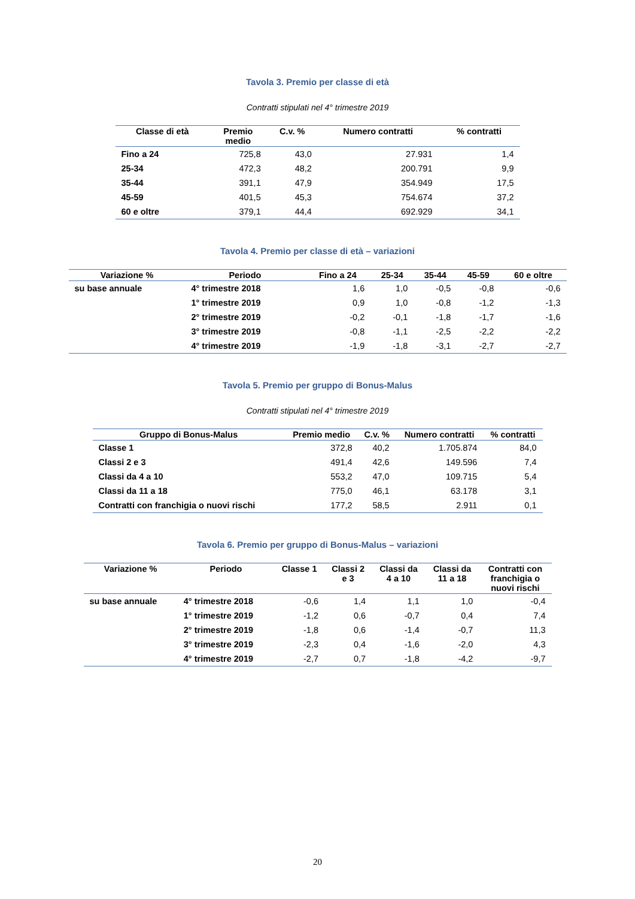Tavola 3. Premio per classe di età
Contratti stipulati nel 4° trimestre 2019
| Classe di età | Premio medio | C.v. % | Numero contratti | % contratti |
| --- | --- | --- | --- | --- |
| Fino a 24 | 725,8 | 43,0 | 27.931 | 1,4 |
| 25-34 | 472,3 | 48,2 | 200.791 | 9,9 |
| 35-44 | 391,1 | 47,9 | 354.949 | 17,5 |
| 45-59 | 401,5 | 45,3 | 754.674 | 37,2 |
| 60 e oltre | 379,1 | 44,4 | 692.929 | 34,1 |
Tavola 4. Premio per classe di età – variazioni
| Variazione % | Periodo | Fino a 24 | 25-34 | 35-44 | 45-59 | 60 e oltre |
| --- | --- | --- | --- | --- | --- | --- |
| su base annuale | 4° trimestre 2018 | 1,6 | 1,0 | -0,5 | -0,8 | -0,6 |
| | 1° trimestre 2019 | 0,9 | 1,0 | -0,8 | -1,2 | -1,3 |
| | 2° trimestre 2019 | -0,2 | -0,1 | -1,8 | -1,7 | -1,6 |
| | 3° trimestre 2019 | -0,8 | -1,1 | -2,5 | -2,2 | -2,2 |
| | 4° trimestre 2019 | -1,9 | -1,8 | -3,1 | -2,7 | -2,7 |
Tavola 5. Premio per gruppo di Bonus-Malus
Contratti stipulati nel 4° trimestre 2019
| Gruppo di Bonus-Malus | Premio medio | C.v. % | Numero contratti | % contratti |
| --- | --- | --- | --- | --- |
| Classe 1 | 372,8 | 40,2 | 1.705.874 | 84,0 |
| Classi 2 e 3 | 491,4 | 42,6 | 149.596 | 7,4 |
| Classi da 4 a 10 | 553,2 | 47,0 | 109.715 | 5,4 |
| Classi da 11 a 18 | 775,0 | 46,1 | 63.178 | 3,1 |
| Contratti con franchigia o nuovi rischi | 177,2 | 58,5 | 2.911 | 0,1 |
Tavola 6. Premio per gruppo di Bonus-Malus – variazioni
| Variazione % | Periodo | Classe 1 | Classi 2 e 3 | Classi da 4 a 10 | Classi da 11 a 18 | Contratti con franchigia o nuovi rischi |
| --- | --- | --- | --- | --- | --- | --- |
| su base annuale | 4° trimestre 2018 | -0,6 | 1,4 | 1,1 | 1,0 | -0,4 |
| | 1° trimestre 2019 | -1,2 | 0,6 | -0,7 | 0,4 | 7,4 |
| | 2° trimestre 2019 | -1,8 | 0,6 | -1,4 | -0,7 | 11,3 |
| | 3° trimestre 2019 | -2,3 | 0,4 | -1,6 | -2,0 | 4,3 |
| | 4° trimestre 2019 | -2,7 | 0,7 | -1,8 | -4,2 | -9,7 |
20